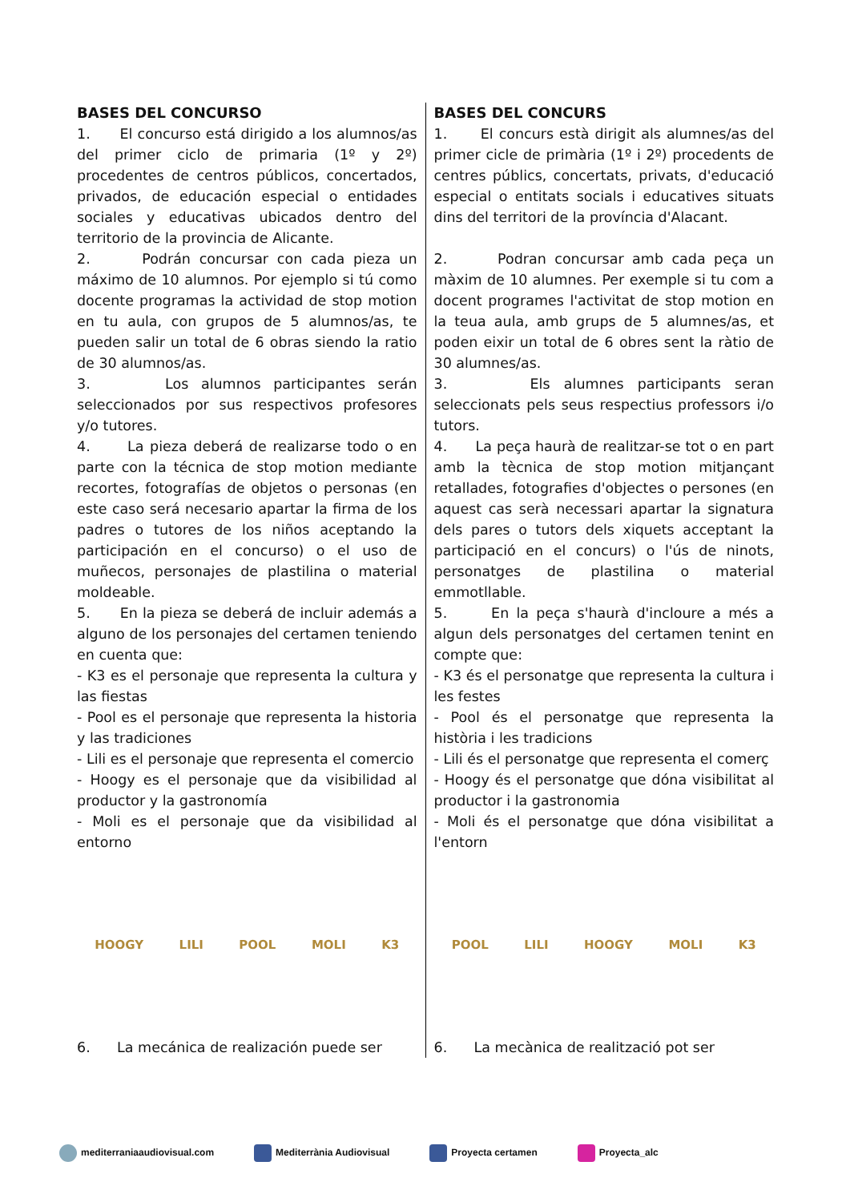BASES DEL CONCURSO
1. El concurso está dirigido a los alumnos/as del primer ciclo de primaria (1º y 2º) procedentes de centros públicos, concertados, privados, de educación especial o entidades sociales y educativas ubicados dentro del territorio de la provincia de Alicante.
2. Podrán concursar con cada pieza un máximo de 10 alumnos. Por ejemplo si tú como docente programas la actividad de stop motion en tu aula, con grupos de 5 alumnos/as, te pueden salir un total de 6 obras siendo la ratio de 30 alumnos/as.
3. Los alumnos participantes serán seleccionados por sus respectivos profesores y/o tutores.
4. La pieza deberá de realizarse todo o en parte con la técnica de stop motion mediante recortes, fotografías de objetos o personas (en este caso será necesario apartar la firma de los padres o tutores de los niños aceptando la participación en el concurso) o el uso de muñecos, personajes de plastilina o material moldeable.
5. En la pieza se deberá de incluir además a alguno de los personajes del certamen teniendo en cuenta que:
- K3 es el personaje que representa la cultura y las fiestas
- Pool es el personaje que representa la historia y las tradiciones
- Lili es el personaje que representa el comercio
- Hoogy es el personaje que da visibilidad al productor y la gastronomía
- Moli es el personaje que da visibilidad al entorno
HOOGY LILI POOL MOLI K3
6. La mecánica de realización puede ser
BASES DEL CONCURS
1. El concurs està dirigit als alumnes/as del primer cicle de primària (1º i 2º) procedents de centres públics, concertats, privats, d'educació especial o entitats socials i educatives situats dins del territori de la província d'Alacant.
2. Podran concursar amb cada peça un màxim de 10 alumnes. Per exemple si tu com a docent programes l'activitat de stop motion en la teua aula, amb grups de 5 alumnes/as, et poden eixir un total de 6 obres sent la ràtio de 30 alumnes/as.
3. Els alumnes participants seran seleccionats pels seus respectius professors i/o tutors.
4. La peça haurà de realitzar-se tot o en part amb la tècnica de stop motion mitjançant retallades, fotografies d'objectes o persones (en aquest cas serà necessari apartar la signatura dels pares o tutors dels xiquets acceptant la participació en el concurs) o l'ús de ninots, personatges de plastilina o material emmotllable.
5. En la peça s'haurà d'incloure a més a algun dels personatges del certamen tenint en compte que:
- K3 és el personatge que representa la cultura i les festes
- Pool és el personatge que representa la història i les tradicions
- Lili és el personatge que representa el comerç
- Hoogy és el personatge que dóna visibilitat al productor i la gastronomia
- Moli és el personatge que dóna visibilitat a l'entorn
POOL LILI HOOGY MOLI K3
6. La mecànica de realització pot ser
mediterraniaaudiovisual.com Mediterrània Audiovisual Proyecta certamen Proyecta_alc